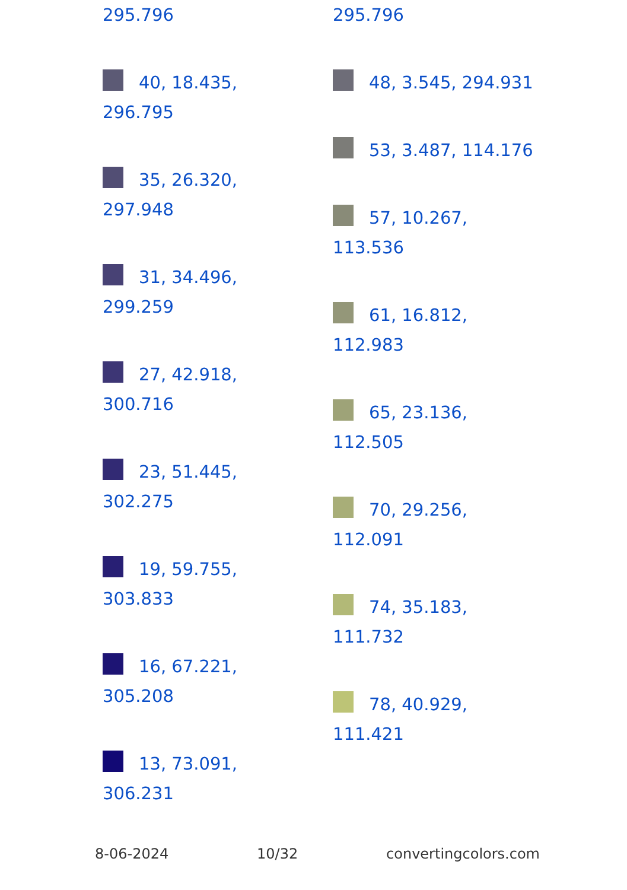295.796
40, 18.435, 296.795
35, 26.320, 297.948
31, 34.496, 299.259
27, 42.918, 300.716
23, 51.445, 302.275
19, 59.755, 303.833
16, 67.221, 305.208
13, 73.091, 306.231
295.796
48, 3.545, 294.931
53, 3.487, 114.176
57, 10.267, 113.536
61, 16.812, 112.983
65, 23.136, 112.505
70, 29.256, 112.091
74, 35.183, 111.732
78, 40.929, 111.421
8-06-2024 10/32 convertingcolors.com